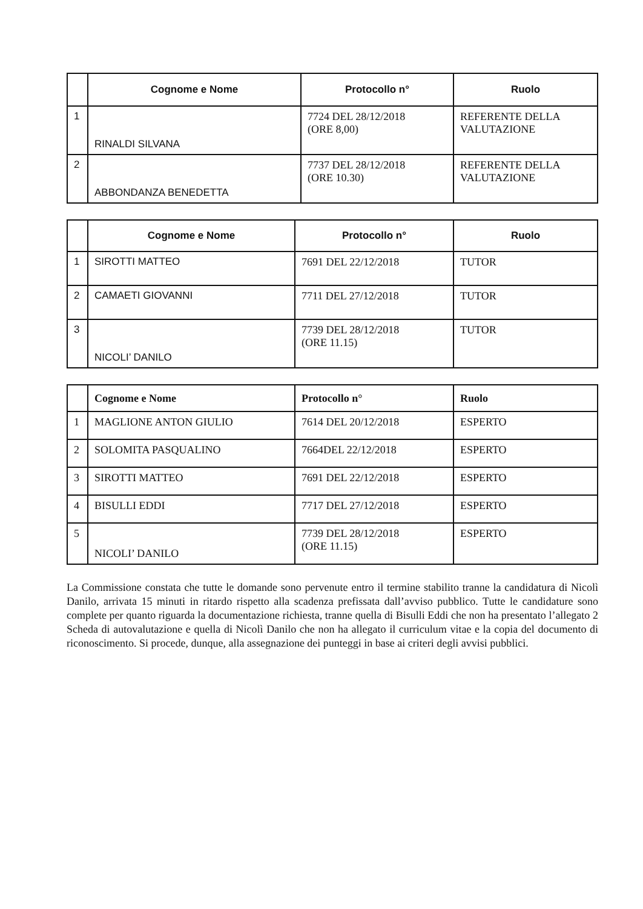| | Cognome e Nome | Protocollo n° | Ruolo |
| --- | --- | --- | --- |
| 1 | RINALDI SILVANA | 7724 DEL 28/12/2018 (ORE 8,00) | REFERENTE DELLA VALUTAZIONE |
| 2 | ABBONDANZA BENEDETTA | 7737 DEL 28/12/2018 (ORE 10.30) | REFERENTE DELLA VALUTAZIONE |
| | Cognome e Nome | Protocollo n° | Ruolo |
| --- | --- | --- | --- |
| 1 | SIROTTI MATTEO | 7691 DEL 22/12/2018 | TUTOR |
| 2 | CAMAETI GIOVANNI | 7711 DEL 27/12/2018 | TUTOR |
| 3 | NICOLI’ DANILO | 7739 DEL 28/12/2018 (ORE 11.15) | TUTOR |
| | Cognome e Nome | Protocollo n° | Ruolo |
| --- | --- | --- | --- |
| 1 | MAGLIONE ANTON GIULIO | 7614 DEL 20/12/2018 | ESPERTO |
| 2 | SOLOMITA PASQUALINO | 7664DEL 22/12/2018 | ESPERTO |
| 3 | SIROTTI MATTEO | 7691 DEL 22/12/2018 | ESPERTO |
| 4 | BISULLI EDDI | 7717 DEL 27/12/2018 | ESPERTO |
| 5 | NICOLI’ DANILO | 7739 DEL 28/12/2018 (ORE 11.15) | ESPERTO |
La Commissione constata che tutte le domande sono pervenute entro il termine stabilito tranne la candidatura di Nicolì Danilo, arrivata 15 minuti in ritardo rispetto alla scadenza prefissata dall’avviso pubblico. Tutte le candidature sono complete per quanto riguarda la documentazione richiesta, tranne quella di Bisulli Eddi che non ha presentato l’allegato 2 Scheda di autovalutazione e quella di Nicolì Danilo che non ha allegato il curriculum vitae e la copia del documento di riconoscimento. Si procede, dunque, alla assegnazione dei punteggi in base ai criteri degli avvisi pubblici.